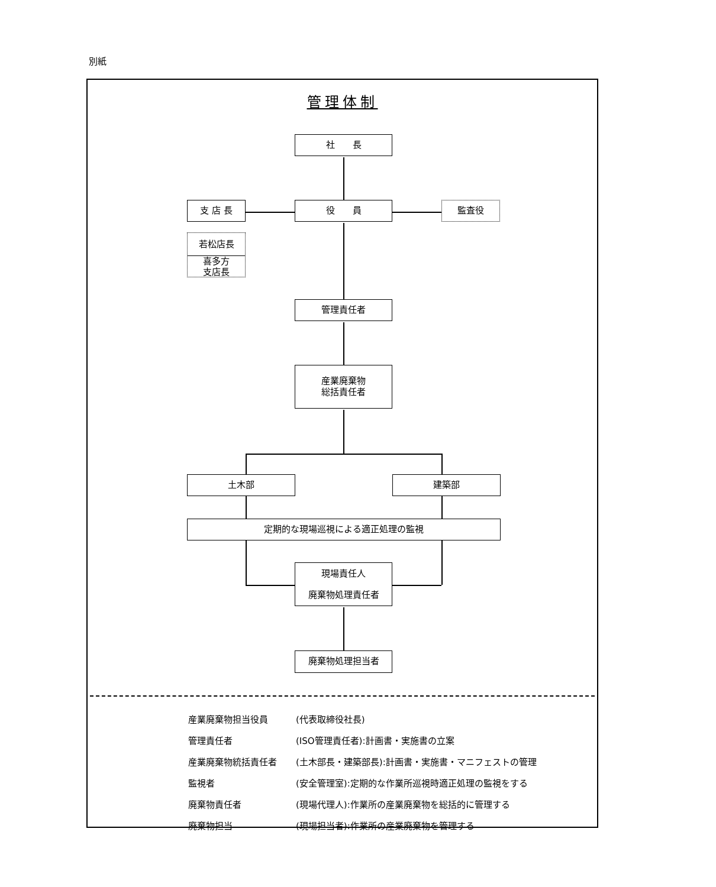別紙
管理体制
社　　長
支 店 長 役　　員 監査役
若松店長
喜多方
支店長
管理責任者
産業廃棄物
総括責任者
土木部 建築部
定期的な現場巡視による適正処理の監視
現場責任人
廃棄物処理責任者
廃棄物処理担当者
産業廃棄物担当役員 (代表取締役社長)
管理責任者 (ISO管理責任者):計画書・実施書の立案
産業廃棄物統括責任者 (土木部長・建築部長):計画書・実施書・マニフェストの管理
監視者 (安全管理室):定期的な作業所巡視時適正処理の監視をする
廃棄物責任者 (現場代理人):作業所の産業廃棄物を総括的に管理する
廃棄物担当 (現場担当者):作業所の産業廃棄物を管理する